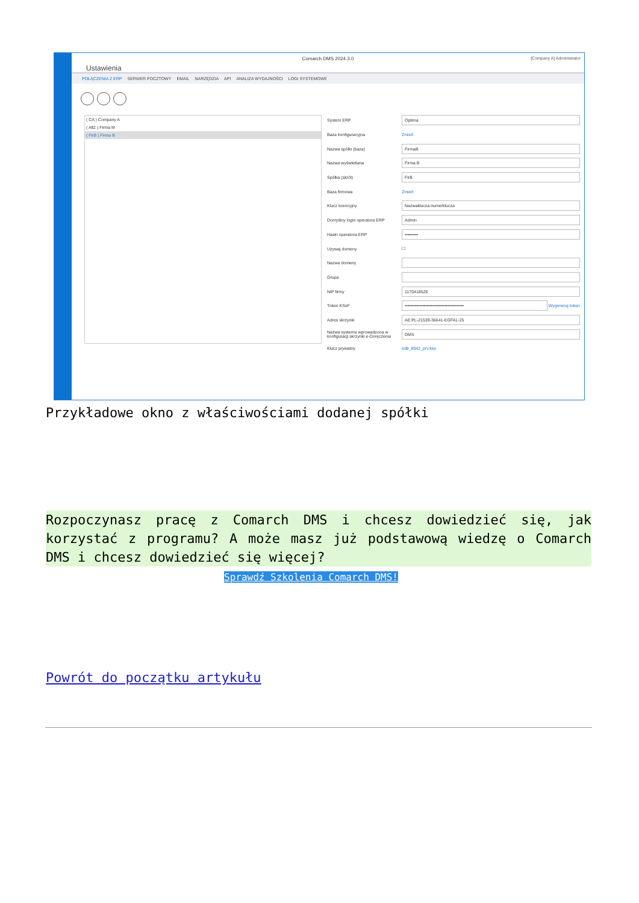Comarch DMS 2024.3.0
[Company A] Administrator
Ustawienia
POŁĄCZENIA Z ERP SERWER POCZTOWY EMAIL NARZĘDZIA API ANALIZA WYDAJNOŚCI LOGI SYSTEMOWE
( CA ) Company A
( Alt2 ) Firma M
( FirB ) Firma B
System ERP Optima
Baza konfiguracyjna Zmień
Nazwa spółki (baza) FirmaB
Nazwa wyświetlana Firma B
Spółka (skrót) FirB
Baza firmowa Zmień
Klucz licencyjny Nazwaklucza:numerklucza
Domyślny login operatora ERP Admin
Hasło operatora ERP •••••••••
Używaj domeny ☐
Nazwa domeny
Grupa
NIP firmy 1170418526
Token KSeF •••••••••••••••••••••••••••••••••••••••• Wygeneruj token
Adres skrzynki AE:PL-21539-36641-EGFAL-25
Nazwa systemu wprowadzona w konfiguracji skrzynki e-Doręczenia DMS
Klucz prywatny ed8_8042_prv.key
Przykładowe okno z właściwościami dodanej spółki
Rozpoczynasz pracę z Comarch DMS i chcesz dowiedzieć się, jak korzystać z programu? A może masz już podstawową wiedzę o Comarch DMS i chcesz dowiedzieć się więcej?
Sprawdź Szkolenia Comarch DMS!
Powrót do początku artykułu